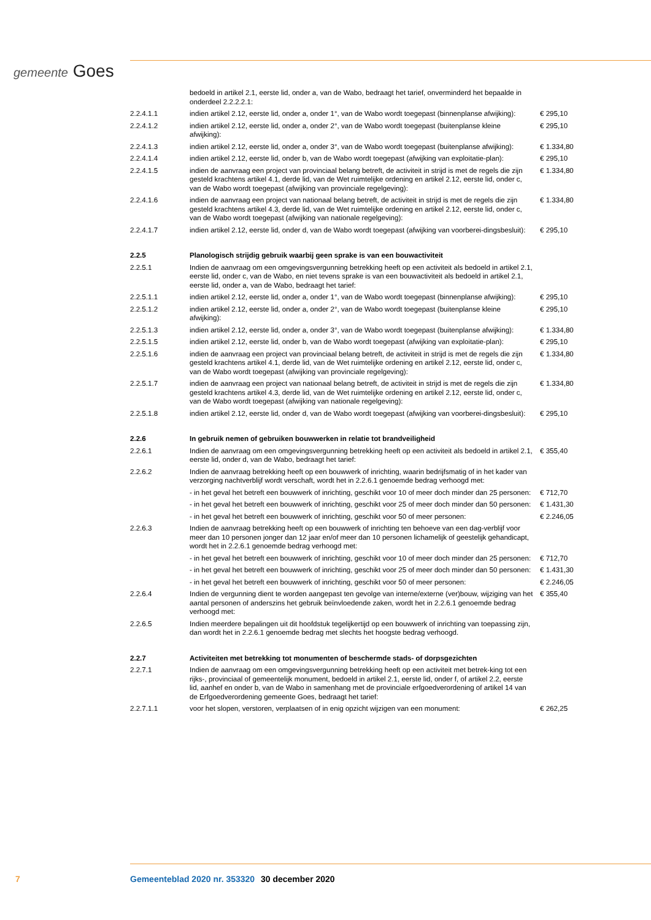gemeente Goes
| | bedoeld in artikel 2.1, eerste lid, onder a, van de Wabo, bedraagt het tarief, onverminderd het bepaalde in onderdeel 2.2.2.2.1: | |
| 2.2.4.1.1 | indien artikel 2.12, eerste lid, onder a, onder 1°, van de Wabo wordt toegepast (binnenplanse afwijking): | € 295,10 |
| 2.2.4.1.2 | indien artikel 2.12, eerste lid, onder a, onder 2°, van de Wabo wordt toegepast (buitenplanse kleine afwijking): | € 295,10 |
| 2.2.4.1.3 | indien artikel 2.12, eerste lid, onder a, onder 3°, van de Wabo wordt toegepast (buitenplanse afwijking): | € 1.334,80 |
| 2.2.4.1.4 | indien artikel 2.12, eerste lid, onder b, van de Wabo wordt toegepast (afwijking van exploitatie-plan): | € 295,10 |
| 2.2.4.1.5 | indien de aanvraag een project van provinciaal belang betreft, de activiteit in strijd is met de regels die zijn gesteld krachtens artikel 4.1, derde lid, van de Wet ruimtelijke ordening en artikel 2.12, eerste lid, onder c, van de Wabo wordt toegepast (afwijking van provinciale regelgeving): | € 1.334,80 |
| 2.2.4.1.6 | indien de aanvraag een project van nationaal belang betreft, de activiteit in strijd is met de regels die zijn gesteld krachtens artikel 4.3, derde lid, van de Wet ruimtelijke ordening en artikel 2.12, eerste lid, onder c, van de Wabo wordt toegepast (afwijking van nationale regelgeving): | € 1.334,80 |
| 2.2.4.1.7 | indien artikel 2.12, eerste lid, onder d, van de Wabo wordt toegepast (afwijking van voorberei-dingsbesluit): | € 295,10 |
| 2.2.5 | Planologisch strijdig gebruik waarbij geen sprake is van een bouwactiviteit | |
| 2.2.5.1 | Indien de aanvraag om een omgevingsvergunning betrekking heeft op een activiteit als bedoeld in artikel 2.1, eerste lid, onder c, van de Wabo, en niet tevens sprake is van een bouwactiviteit als bedoeld in artikel 2.1, eerste lid, onder a, van de Wabo, bedraagt het tarief: | |
| 2.2.5.1.1 | indien artikel 2.12, eerste lid, onder a, onder 1°, van de Wabo wordt toegepast (binnenplanse afwijking): | € 295,10 |
| 2.2.5.1.2 | indien artikel 2.12, eerste lid, onder a, onder 2°, van de Wabo wordt toegepast (buitenplanse kleine afwijking): | € 295,10 |
| 2.2.5.1.3 | indien artikel 2.12, eerste lid, onder a, onder 3°, van de Wabo wordt toegepast (buitenplanse afwijking): | € 1.334,80 |
| 2.2.5.1.5 | indien artikel 2.12, eerste lid, onder b, van de Wabo wordt toegepast (afwijking van exploitatie-plan): | € 295,10 |
| 2.2.5.1.6 | indien de aanvraag een project van provinciaal belang betreft, de activiteit in strijd is met de regels die zijn gesteld krachtens artikel 4.1, derde lid, van de Wet ruimtelijke ordening en artikel 2.12, eerste lid, onder c, van de Wabo wordt toegepast (afwijking van provinciale regelgeving): | € 1.334,80 |
| 2.2.5.1.7 | indien de aanvraag een project van nationaal belang betreft, de activiteit in strijd is met de regels die zijn gesteld krachtens artikel 4.3, derde lid, van de Wet ruimtelijke ordening en artikel 2.12, eerste lid, onder c, van de Wabo wordt toegepast (afwijking van nationale regelgeving): | € 1.334,80 |
| 2.2.5.1.8 | indien artikel 2.12, eerste lid, onder d, van de Wabo wordt toegepast (afwijking van voorberei-dingsbesluit): | € 295,10 |
| 2.2.6 | In gebruik nemen of gebruiken bouwwerken in relatie tot brandveiligheid | |
| 2.2.6.1 | Indien de aanvraag om een omgevingsvergunning betrekking heeft op een activiteit als bedoeld in artikel 2.1, eerste lid, onder d, van de Wabo, bedraagt het tarief: | € 355,40 |
| 2.2.6.2 | Indien de aanvraag betrekking heeft op een bouwwerk of inrichting, waarin bedrijfsmatig of in het kader van verzorging nachtverblijf wordt verschaft, wordt het in 2.2.6.1 genoemde bedrag verhoogd met: | |
| | - in het geval het betreft een bouwwerk of inrichting, geschikt voor 10 of meer doch minder dan 25 personen: | € 712,70 |
| | - in het geval het betreft een bouwwerk of inrichting, geschikt voor 25 of meer doch minder dan 50 personen: | € 1.431,30 |
| | - in het geval het betreft een bouwwerk of inrichting, geschikt voor 50 of meer personen: | € 2.246,05 |
| 2.2.6.3 | Indien de aanvraag betrekking heeft op een bouwwerk of inrichting ten behoeve van een dag-verblijf voor meer dan 10 personen jonger dan 12 jaar en/of meer dan 10 personen lichamelijk of geestelijk gehandicapt, wordt het in 2.2.6.1 genoemde bedrag verhoogd met: | |
| | - in het geval het betreft een bouwwerk of inrichting, geschikt voor 10 of meer doch minder dan 25 personen: | € 712,70 |
| | - in het geval het betreft een bouwwerk of inrichting, geschikt voor 25 of meer doch minder dan 50 personen: | € 1.431,30 |
| | - in het geval het betreft een bouwwerk of inrichting, geschikt voor 50 of meer personen: | € 2.246,05 |
| 2.2.6.4 | Indien de vergunning dient te worden aangepast ten gevolge van interne/externe (ver)bouw, wijziging van het aantal personen of anderszins het gebruik beïnvloedende zaken, wordt het in 2.2.6.1 genoemde bedrag verhoogd met: | € 355,40 |
| 2.2.6.5 | Indien meerdere bepalingen uit dit hoofdstuk tegelijkertijd op een bouwwerk of inrichting van toepassing zijn, dan wordt het in 2.2.6.1 genoemde bedrag met slechts het hoogste bedrag verhoogd. | |
| 2.2.7 | Activiteiten met betrekking tot monumenten of beschermde stads- of dorpsgezichten | |
| 2.2.7.1 | Indien de aanvraag om een omgevingsvergunning betrekking heeft op een activiteit met betrek-king tot een rijks-, provinciaal of gemeentelijk monument, bedoeld in artikel 2.1, eerste lid, onder f, of artikel 2.2, eerste lid, aanhef en onder b, van de Wabo in samenhang met de provinciale erfgoedverordening of artikel 14 van de Erfgoedverordening gemeente Goes, bedraagt het tarief: | |
| 2.2.7.1.1 | voor het slopen, verstoren, verplaatsen of in enig opzicht wijzigen van een monument: | € 262,25 |
7 Gemeenteblad 2020 nr. 353320 30 december 2020